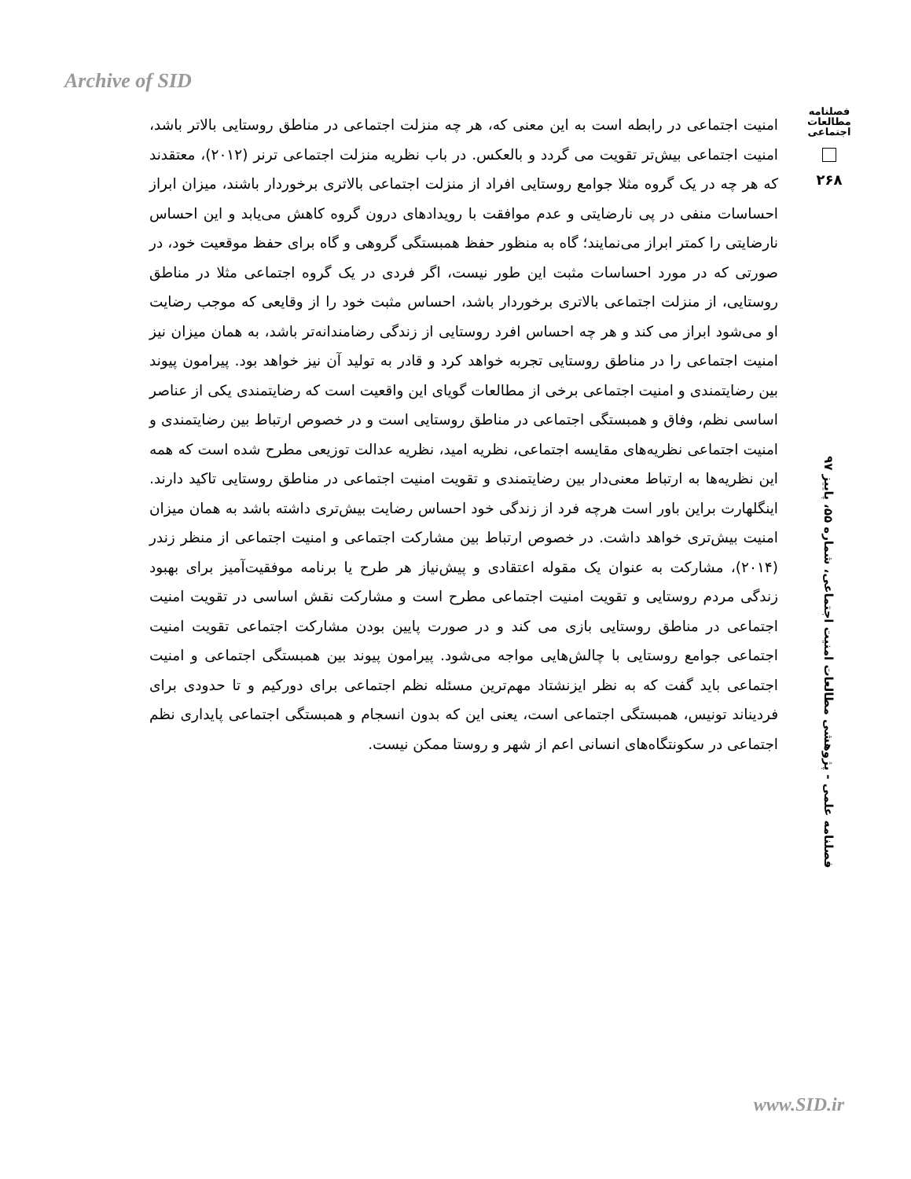Archive of SID
فصلنامه مطالعات اجتماعی
۲۶۸
فصلنامه علمی - پژوهشی مطالعات امنیت اجتماعی، شماره ۵۵، پاییز ۹۷
امنیت اجتماعی در رابطه است به این معنی که، هر چه منزلت اجتماعی در مناطق روستایی بالاتر باشد، امنیت اجتماعی بیش‌تر تقویت می گردد و بالعکس. در باب نظریه منزلت اجتماعی ترنر (۲۰۱۲)، معتقدند که هر چه در یک گروه مثلا جوامع روستایی افراد از منزلت اجتماعی بالاتری برخوردار باشند، میزان ابراز احساسات منفی در پی نارضایتی و عدم موافقت با رویدادهای درون گروه کاهش می‌یابد و این احساس نارضایتی را کمتر ابراز می‌نمایند؛ گاه به منظور حفظ همبستگی گروهی و گاه برای حفظ موقعیت خود، در صورتی که در مورد احساسات مثبت این طور نیست، اگر فردی در یک گروه اجتماعی مثلا در مناطق روستایی، از منزلت اجتماعی بالاتری برخوردار باشد، احساس مثبت خود را از وقایعی که موجب رضایت او می‌شود ابراز می کند و هر چه احساس افرد روستایی از زندگی رضامندانه‌تر باشد، به همان میزان نیز امنیت اجتماعی را در مناطق روستایی تجربه خواهد کرد و قادر به تولید آن نیز خواهد بود. پیرامون پیوند بین رضایتمندی و امنیت اجتماعی برخی از مطالعات گویای این واقعیت است که رضایتمندی یکی از عناصر اساسی نظم، وفاق و همبستگی اجتماعی در مناطق روستایی است و در خصوص ارتباط بین رضایتمندی و امنیت اجتماعی نظریه‌های مقایسه اجتماعی، نظریه امید، نظریه عدالت توزیعی مطرح شده است که همه این نظریه‌ها به ارتباط معنی‌دار بین رضایتمندی و تقویت امنیت اجتماعی در مناطق روستایی تاکید دارند. اینگلهارت براین باور است هرچه فرد از زندگی خود احساس رضایت بیش‌تری داشته باشد به همان میزان امنیت بیش‌تری خواهد داشت. در خصوص ارتباط بین مشارکت اجتماعی و امنیت اجتماعی از منظر زندر (۲۰۱۴)، مشارکت به عنوان یک مقوله اعتقادی و پیش‌نیاز هر طرح یا برنامه موفقیت‌آمیز برای بهبود زندگی مردم روستایی و تقویت امنیت اجتماعی مطرح است و مشارکت نقش اساسی در تقویت امنیت اجتماعی در مناطق روستایی بازی می کند و در صورت پایین بودن مشارکت اجتماعی تقویت امنیت اجتماعی جوامع روستایی با چالش‌هایی مواجه می‌شود. پیرامون پیوند بین همبستگی اجتماعی و امنیت اجتماعی باید گفت که به نظر ایزنشتاد مهم‌ترین مسئله نظم اجتماعی برای دورکیم و تا حدودی برای فردیناند تونیس، همبستگی اجتماعی است، یعنی این که بدون انسجام و همبستگی اجتماعی پایداری نظم اجتماعی در سکونتگاه‌های انسانی اعم از شهر و روستا ممکن نیست.
www.SID.ir